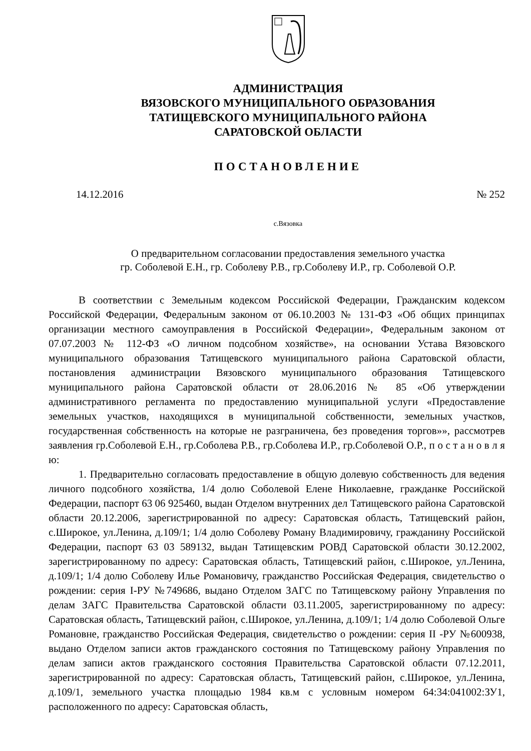АДМИНИСТРАЦИЯ
ВЯЗОВСКОГО МУНИЦИПАЛЬНОГО ОБРАЗОВАНИЯ
ТАТИЩЕВСКОГО МУНИЦИПАЛЬНОГО РАЙОНА
САРАТОВСКОЙ ОБЛАСТИ
ПОСТАНОВЛЕНИЕ
14.12.2016 № 252
с.Вязовка
О предварительном согласовании предоставления земельного участка
гр. Соболевой Е.Н., гр. Соболеву Р.В., гр.Соболеву И.Р., гр. Соболевой О.Р.
В соответствии с Земельным кодексом Российской Федерации, Гражданским кодексом Российской Федерации, Федеральным законом от 06.10.2003 № 131-ФЗ «Об общих принципах организации местного самоуправления в Российской Федерации», Федеральным законом от 07.07.2003 № 112-ФЗ «О личном подсобном хозяйстве», на основании Устава Вязовского муниципального образования Татищевского муниципального района Саратовской области, постановления администрации Вязовского муниципального образования Татищевского муниципального района Саратовской области от 28.06.2016 № 85 «Об утверждении административного регламента по предоставлению муниципальной услуги «Предоставление земельных участков, находящихся в муниципальной собственности, земельных участков, государственная собственность на которые не разграничена, без проведения торгов»», рассмотрев заявления гр.Соболевой Е.Н., гр.Соболева Р.В., гр.Соболева И.Р., гр.Соболевой О.Р., п о с т а н о в л я ю:
1. Предварительно согласовать предоставление в общую долевую собственность для ведения личного подсобного хозяйства, 1/4 долю Соболевой Елене Николаевне, гражданке Российской Федерации, паспорт 63 06 925460, выдан Отделом внутренних дел Татищевского района Саратовской области 20.12.2006, зарегистрированной по адресу: Саратовская область, Татищевский район, с.Широкое, ул.Ленина, д.109/1; 1/4 долю Соболеву Роману Владимировичу, гражданину Российской Федерации, паспорт 63 03 589132, выдан Татищевским РОВД Саратовской области 30.12.2002, зарегистрированному по адресу: Саратовская область, Татищевский район, с.Широкое, ул.Ленина, д.109/1; 1/4 долю Соболеву Илье Романовичу, гражданство Российская Федерация, свидетельство о рождении: серия I-РУ №749686, выдано Отделом ЗАГС по Татищевскому району Управления по делам ЗАГС Правительства Саратовской области 03.11.2005, зарегистрированному по адресу: Саратовская область, Татищевский район, с.Широкое, ул.Ленина, д.109/1; 1/4 долю Соболевой Ольге Романовне, гражданство Российская Федерация, свидетельство о рождении: серия II -РУ №600938, выдано Отделом записи актов гражданского состояния по Татищевскому району Управления по делам записи актов гражданского состояния Правительства Саратовской области 07.12.2011, зарегистрированной по адресу: Саратовская область, Татищевский район, с.Широкое, ул.Ленина, д.109/1, земельного участка площадью 1984 кв.м с условным номером 64:34:041002:ЗУ1, расположенного по адресу: Саратовская область,